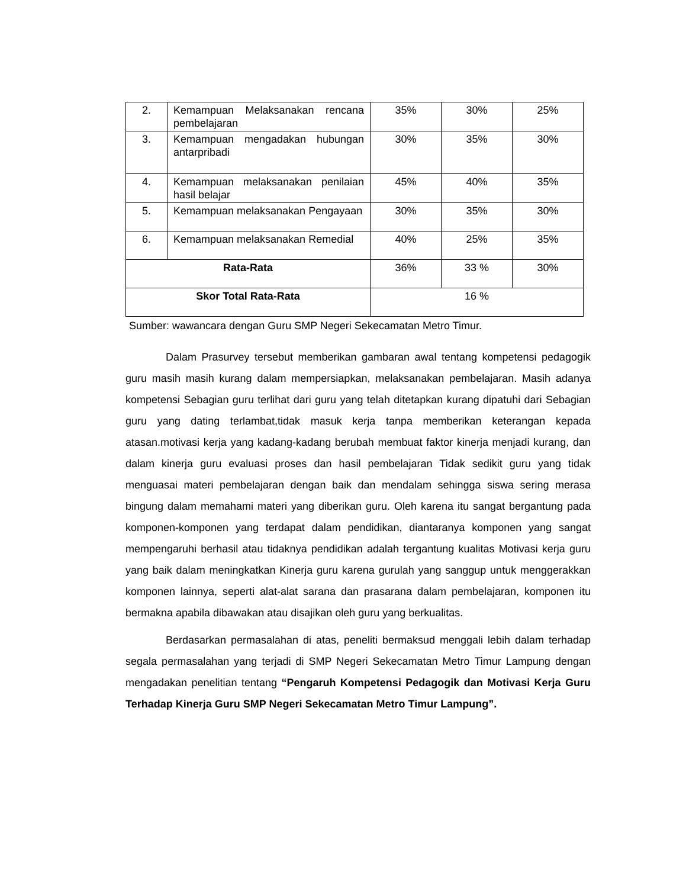| 2. | Kemampuan Melaksanakan rencana pembelajaran | 35% | 30% | 25% |
| 3. | Kemampuan mengadakan hubungan antarpribadi | 30% | 35% | 30% |
| 4. | Kemampuan melaksanakan penilaian hasil belajar | 45% | 40% | 35% |
| 5. | Kemampuan melaksanakan Pengayaan | 30% | 35% | 30% |
| 6. | Kemampuan melaksanakan Remedial | 40% | 25% | 35% |
| Rata-Rata | | 36% | 33 % | 30% |
| Skor Total Rata-Rata | | 16 % | | |
Sumber: wawancara dengan Guru SMP Negeri Sekecamatan Metro Timur.
Dalam Prasurvey tersebut memberikan gambaran awal tentang kompetensi pedagogik guru masih masih kurang dalam mempersiapkan, melaksanakan pembelajaran. Masih adanya kompetensi Sebagian guru terlihat dari guru yang telah ditetapkan kurang dipatuhi dari Sebagian guru yang dating terlambat,tidak masuk kerja tanpa memberikan keterangan kepada atasan.motivasi kerja yang kadang-kadang berubah membuat faktor kinerja menjadi kurang, dan dalam kinerja guru evaluasi proses dan hasil pembelajaran Tidak sedikit guru yang tidak menguasai materi pembelajaran dengan baik dan mendalam sehingga siswa sering merasa bingung dalam memahami materi yang diberikan guru. Oleh karena itu sangat bergantung pada komponen-komponen yang terdapat dalam pendidikan, diantaranya komponen yang sangat mempengaruhi berhasil atau tidaknya pendidikan adalah tergantung kualitas Motivasi kerja guru yang baik dalam meningkatkan Kinerja guru karena gurulah yang sanggup untuk menggerakkan komponen lainnya, seperti alat-alat sarana dan prasarana dalam pembelajaran, komponen itu bermakna apabila dibawakan atau disajikan oleh guru yang berkualitas.
Berdasarkan permasalahan di atas, peneliti bermaksud menggali lebih dalam terhadap segala permasalahan yang terjadi di SMP Negeri Sekecamatan Metro Timur Lampung dengan mengadakan penelitian tentang “Pengaruh Kompetensi Pedagogik dan Motivasi Kerja Guru Terhadap Kinerja Guru SMP Negeri Sekecamatan Metro Timur Lampung”.